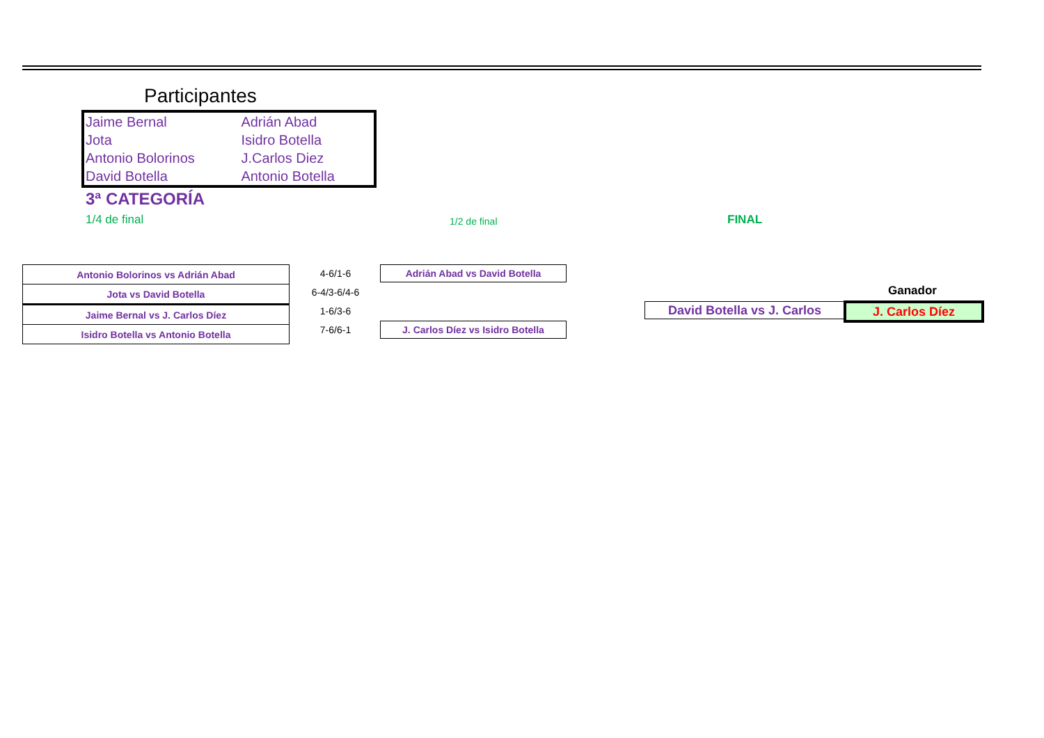Participantes
| Jaime Bernal | Adrián Abad |
| Jota | Isidro Botella |
| Antonio Bolorinos | J.Carlos Diez |
| David Botella | Antonio Botella |
3ª CATEGORÍA
1/4 de final 1/2 de final FINAL
| Antonio Bolorinos vs Adrián Abad |
| Jota vs David Botella |
| Jaime Bernal vs J. Carlos Díez |
| Isidro Botella vs Antonio Botella |
4-6/1-6
6-4/3-6/4-6
1-6/3-6
7-6/6-1
Adrián Abad vs David Botella
J. Carlos Díez vs Isidro Botella
Ganador
David Botella vs J. Carlos J. Carlos Díez